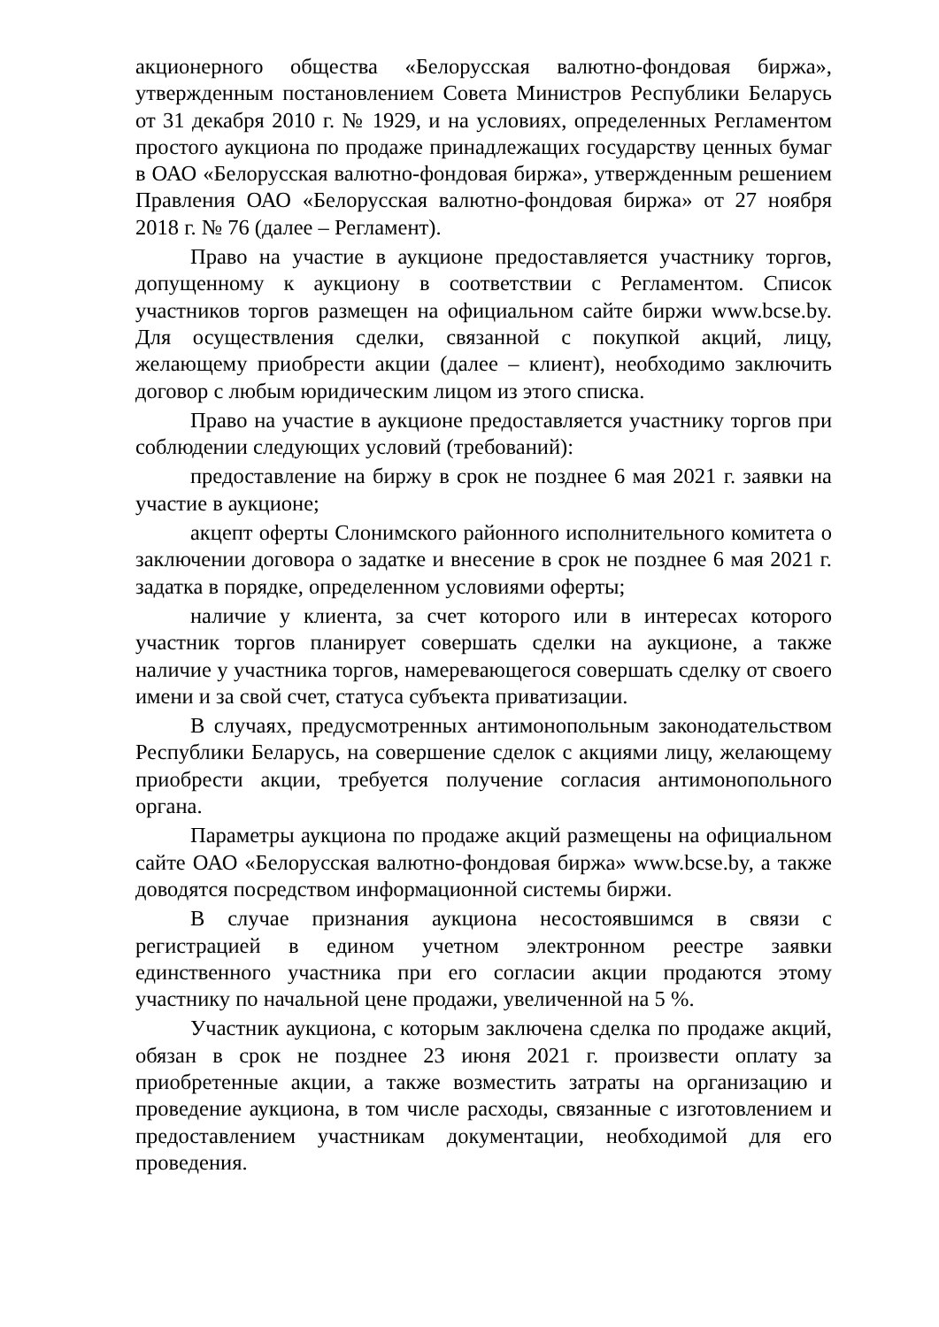акционерного общества «Белорусская валютно-фондовая биржа», утвержденным постановлением Совета Министров Республики Беларусь от 31 декабря 2010 г. № 1929, и на условиях, определенных Регламентом простого аукциона по продаже принадлежащих государству ценных бумаг в ОАО «Белорусская валютно-фондовая биржа», утвержденным решением Правления ОАО «Белорусская валютно-фондовая биржа» от 27 ноября 2018 г. № 76 (далее – Регламент).
Право на участие в аукционе предоставляется участнику торгов, допущенному к аукциону в соответствии с Регламентом. Список участников торгов размещен на официальном сайте биржи www.bcse.by. Для осуществления сделки, связанной с покупкой акций, лицу, желающему приобрести акции (далее – клиент), необходимо заключить договор с любым юридическим лицом из этого списка.
Право на участие в аукционе предоставляется участнику торгов при соблюдении следующих условий (требований):
предоставление на биржу в срок не позднее 6 мая 2021 г. заявки на участие в аукционе;
акцепт оферты Слонимского районного исполнительного комитета о заключении договора о задатке и внесение в срок не позднее 6 мая 2021 г. задатка в порядке, определенном условиями оферты;
наличие у клиента, за счет которого или в интересах которого участник торгов планирует совершать сделки на аукционе, а также наличие у участника торгов, намеревающегося совершать сделку от своего имени и за свой счет, статуса субъекта приватизации.
В случаях, предусмотренных антимонопольным законодательством Республики Беларусь, на совершение сделок с акциями лицу, желающему приобрести акции, требуется получение согласия антимонопольного органа.
Параметры аукциона по продаже акций размещены на официальном сайте ОАО «Белорусская валютно-фондовая биржа» www.bcse.by, а также доводятся посредством информационной системы биржи.
В случае признания аукциона несостоявшимся в связи с регистрацией в едином учетном электронном реестре заявки единственного участника при его согласии акции продаются этому участнику по начальной цене продажи, увеличенной на 5 %.
Участник аукциона, с которым заключена сделка по продаже акций, обязан в срок не позднее 23 июня 2021 г. произвести оплату за приобретенные акции, а также возместить затраты на организацию и проведение аукциона, в том числе расходы, связанные с изготовлением и предоставлением участникам документации, необходимой для его проведения.